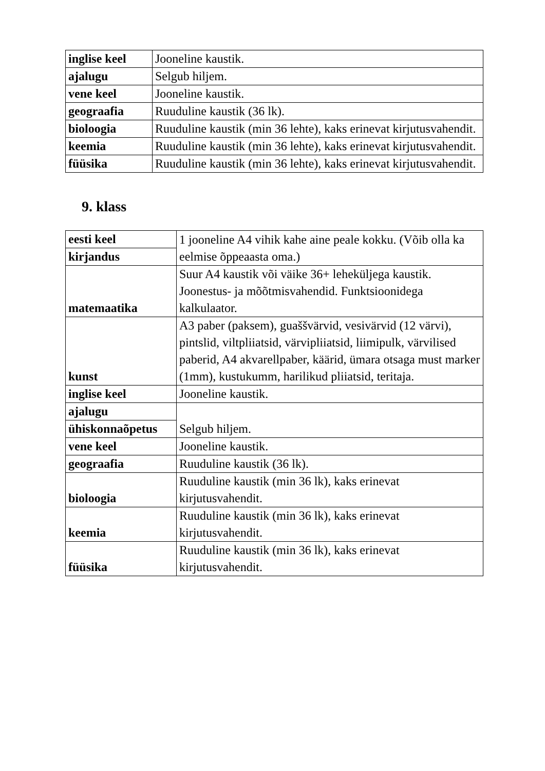| inglise keel | Jooneline kaustik. |
| ajalugu | Selgub hiljem. |
| vene keel | Jooneline kaustik. |
| geograafia | Ruuduline kaustik (36 lk). |
| bioloogia | Ruuduline kaustik (min 36 lehte), kaks erinevat kirjutusvahendit. |
| keemia | Ruuduline kaustik (min 36 lehte), kaks erinevat kirjutusvahendit. |
| füüsika | Ruuduline kaustik (min 36 lehte), kaks erinevat kirjutusvahendit. |
9. klass
| eesti keel | 1 jooneline A4 vihik kahe aine peale kokku. (Võib olla ka eelmise õppeaasta oma.) |
| kirjandus | |
| matemaatika | Suur A4 kaustik või väike 36+ leheküljega kaustik. Joonestus- ja mõõtmisvahendid. Funktsioonidega kalkulaator. |
| kunst | A3 paber (paksem), guaššvärvid, vesivärvid (12 värvi), pintslid, viltpliiatsid, värvipliiatsid, liimipulk, värvilised paberid, A4 akvarellpaber, käärid, ümara otsaga must marker (1mm), kustukumm, harilikud pliiatsid, teritaja. |
| inglise keel | Jooneline kaustik. |
| ajalugu | Selgub hiljem. |
| ühiskonnaõpetus | |
| vene keel | Jooneline kaustik. |
| geograafia | Ruuduline kaustik (36 lk). |
| bioloogia | Ruuduline kaustik (min 36 lk), kaks erinevat kirjutusvahendit. |
| keemia | Ruuduline kaustik (min 36 lk), kaks erinevat kirjutusvahendit. |
| füüsika | Ruuduline kaustik (min 36 lk), kaks erinevat kirjutusvahendit. |